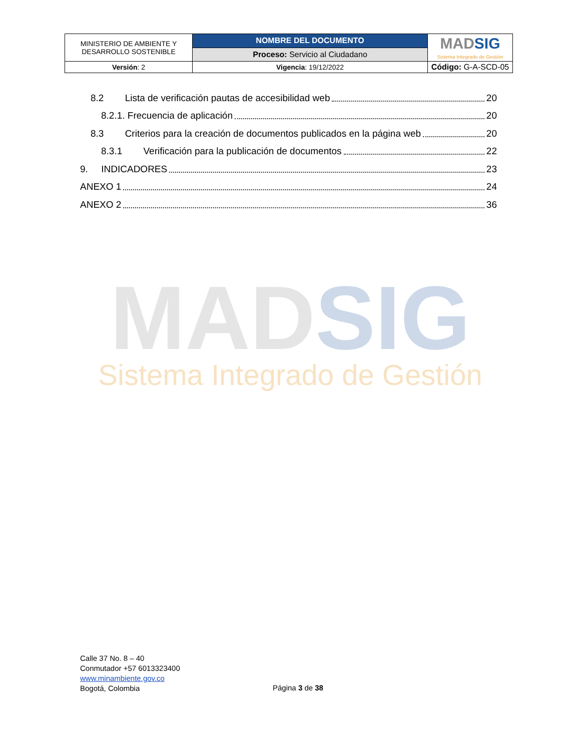| MINISTERIO DE AMBIENTE Y DESARROLLO SOSTENIBLE | NOMBRE DEL DOCUMENTO | MAD SIG Sistema Integrado de Gestión |
| | Proceso: Servicio al Ciudadano | |
| Versión : 2 | Vigencia : 19/12/2022 | Código: G-A-SCD-05 |
8.2 Lista de verificación pautas de accesibilidad web 20
8.2.1. Frecuencia de aplicación 20
8.3 Criterios para la creación de documentos publicados en la página web 20
8.3.1 Verificación para la publicación de documentos 22
9. INDICADORES 23
ANEXO 1 24
ANEXO 2 36
MAD SIG
Sistema Integrado de Gestión
Calle 37 No. 8 – 40
Conmutador +57 6013323400
www.minambiente.gov.co
Bogotá, Colombia
Página 3 de 38